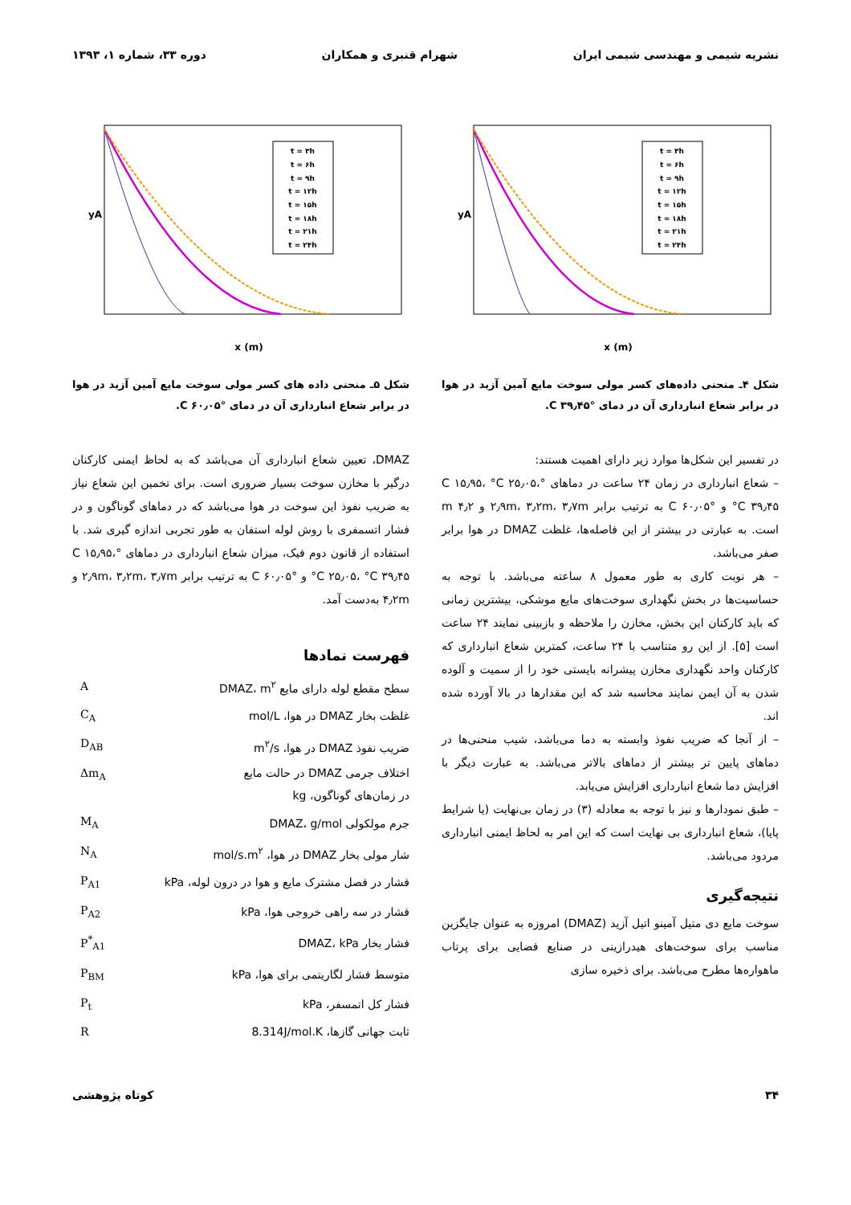نشریه شیمی و مهندسی شیمی ایران شهرام قنبری و همکاران دوره ۳۳، شماره ۱، ۱۳۹۳
t = ۳h
t = ۶h
t = ۹h
t = ۱۲h
t = ۱۵h
t = ۱۸h
t = ۲۱h
t = ۲۴h
yA
x (m)
شکل ۴ـ منحنی داده‌های کسر مولی سوخت مایع آمین آزید در هوا در برابر شعاع انبارداری آن در دمای °C ۳۹٫۴۵.
در تفسیر این شکل‌ها موارد زیر دارای اهمیت هستند:
– شعاع انبارداری در زمان ۲۴ ساعت در دماهای °C ۱۵٫۹۵، °C ۲۵٫۰۵، °C ۳۹٫۴۵ و °C ۶۰٫۰۵ به ترتیب برابر ۲٫۹m، ۳٫۲m، ۳٫۷m و m ۴٫۲ است. به عبارتی در بیشتر از این فاصله‌ها، غلظت DMAZ در هوا برابر صفر می‌باشد.
– هر نوبت کاری به طور معمول ۸ ساعته می‌باشد. با توجه به حساسیت‌ها در بخش نگهداری سوخت‌های مایع موشکی، بیشترین زمانی که باید کارکنان این بخش، مخازن را ملاحظه و بازبینی نمایند ۲۴ ساعت است [۵]. از این رو متناسب با ۲۴ ساعت، کمترین شعاع انبارداری که کارکنان واحد نگهداری مخازن پیشرانه بایستی خود را از سمیت و آلوده شدن به آن ایمن نمایند محاسبه شد که این مقدارها در بالا آورده شده اند.
– از آنجا که ضریب نفوذ وابسته به دما می‌باشد، شیب منحنی‌ها در دماهای پایین تر بیشتر از دماهای بالاتر می‌باشد. به عبارت دیگر با افزایش دما شعاع انبارداری افزایش می‌یابد.
– طبق نمودارها و نیز با توجه به معادله (۳) در زمان بی‌نهایت (یا شرایط پایا)، شعاع انبارداری بی نهایت است که این امر به لحاظ ایمنی انبارداری مردود می‌باشد.
نتیجه‌گیری
سوخت مایع دی متیل آمینو اتیل آزید (DMAZ) امروزه به عنوان جایگزین مناسب برای سوخت‌های هیدرازینی در صنایع فضایی برای پرتاب ماهواره‌ها مطرح می‌باشد. برای ذخیره سازی
t = ۳h
t = ۶h
t = ۹h
t = ۱۲h
t = ۱۵h
t = ۱۸h
t = ۲۱h
t = ۲۴h
yA
x (m)
شکل ۵ـ منحنی داده های کسر مولی سوخت مایع آمین آزید در هوا در برابر شعاع انبارداری آن در دمای °C ۶۰٫۰۵.
DMAZ، تعیین شعاع انبارداری آن می‌باشد که به لحاظ ایمنی کارکنان درگیر با مخازن سوخت بسیار ضروری است. برای تخمین این شعاع نیاز به ضریب نفوذ این سوخت در هوا می‌باشد که در دماهای گوناگون و در فشار اتسمفری با روش لوله استفان به طور تجربی اندازه گیری شد. با استفاده از قانون دوم فیک، میزان شعاع انبارداری در دماهای °C ۱۵٫۹۵، °C ۲۵٫۰۵، °C ۳۹٫۴۵ و °C ۶۰٫۰۵ به ترتیب برابر ۲٫۹m، ۳٫۲m، ۳٫۷m و ۴٫۲m به‌دست آمد.
فهرست نمادها
| سطح مقطع لوله دارای مایع DMAZ، m<sup>۲</sup> | A |
| غلظت بخار DMAZ در هوا، mol/L | C<sub>A</sub> |
| ضریب نفوذ DMAZ در هوا، m<sup>۲</sup>/s | D<sub>AB</sub> |
| اختلاف جرمی DMAZ در حالت مایع در زمان‌های گوناگون، kg | Δm<sub>A</sub> |
| جرم مولکولی DMAZ، g/mol | M<sub>A</sub> |
| شار مولی بخار DMAZ در هوا، mol/s.m<sup>۲</sup> | N<sub>A</sub> |
| فشار در فصل مشترک مایع و هوا در درون لوله، kPa | P<sub>A1</sub> |
| فشار در سه راهی خروجی هوا، kPa | P<sub>A2</sub> |
| فشار بخار DMAZ، kPa | P<sup>*</sup><sub>A1</sub> |
| متوسط فشار لگاریتمی برای هوا، kPa | P<sub>BM</sub> |
| فشار کل اتمسفر، kPa | P<sub>t</sub> |
| ثابت جهانی گازها، 8.314J/mol.K | R |
۳۴ کوتاه پژوهشی